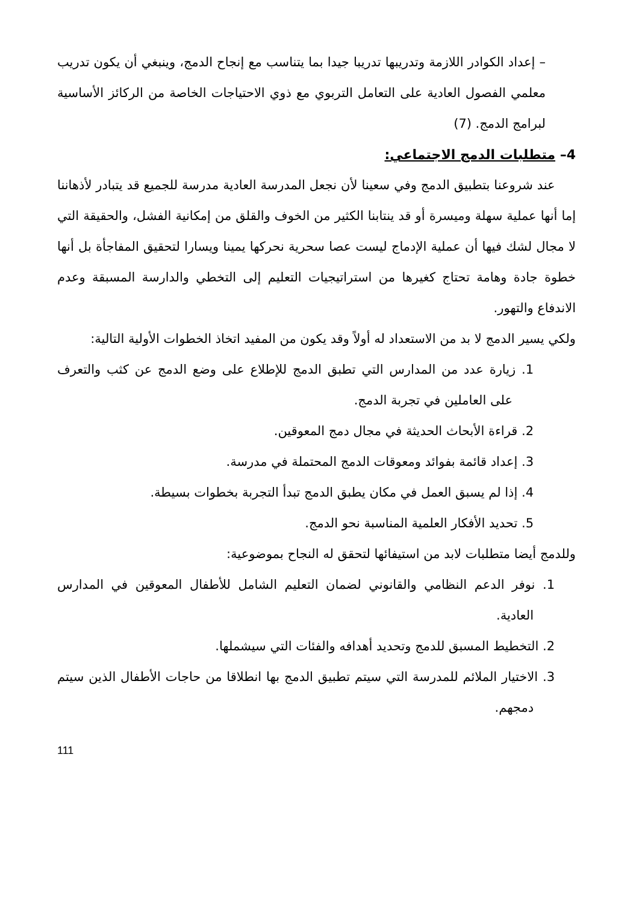– إعداد الكوادر اللازمة وتدريبها تدريبا جيدا بما يتناسب مع إنجاح الدمج، وينبغي أن يكون تدريب معلمي الفصول العادية على التعامل التربوي مع ذوي الاحتياجات الخاصة من الركائز الأساسية لبرامج الدمج. (7)
4– متطلبات الدمج الاجتماعي:
عند شروعنا بتطبيق الدمج وفي سعينا لأن نجعل المدرسة العادية مدرسة للجميع قد يتبادر لأذهاننا إما أنها عملية سهلة وميسرة أو قد ينتابنا الكثير من الخوف والقلق من إمكانية الفشل، والحقيقة التي لا مجال لشك فيها أن عملية الإدماج ليست عصا سحرية نحركها يمينا ويسارا لتحقيق المفاجأة بل أنها خطوة جادة وهامة تحتاج كغيرها من استراتيجيات التعليم إلى التخطي والدارسة المسبقة وعدم الاندفاع والتهور.
ولكي يسير الدمج لا بد من الاستعداد له أولاً وقد يكون من المفيد اتخاذ الخطوات الأولية التالية:
1. زيارة عدد من المدارس التي تطبق الدمج للإطلاع على وضع الدمج عن كثب والتعرف على العاملين في تجربة الدمج.
2. قراءة الأبحاث الحديثة في مجال دمج المعوقين.
3. إعداد قائمة بفوائد ومعوقات الدمج المحتملة في مدرسة.
4. إذا لم يسبق العمل في مكان يطبق الدمج تبدأ التجربة بخطوات بسيطة.
5. تحديد الأفكار العلمية المناسبة نحو الدمج.
وللدمج أيضا متطلبات لابد من استيفائها لتحقق له النجاح بموضوعية:
1. نوفر الدعم النظامي والقانوني لضمان التعليم الشامل للأطفال المعوقين في المدارس العادية.
2. التخطيط المسبق للدمج وتحديد أهدافه والفئات التي سيشملها.
3. الاختيار الملائم للمدرسة التي سيتم تطبيق الدمج بها انطلاقا من حاجات الأطفال الذين سيتم دمجهم.
111